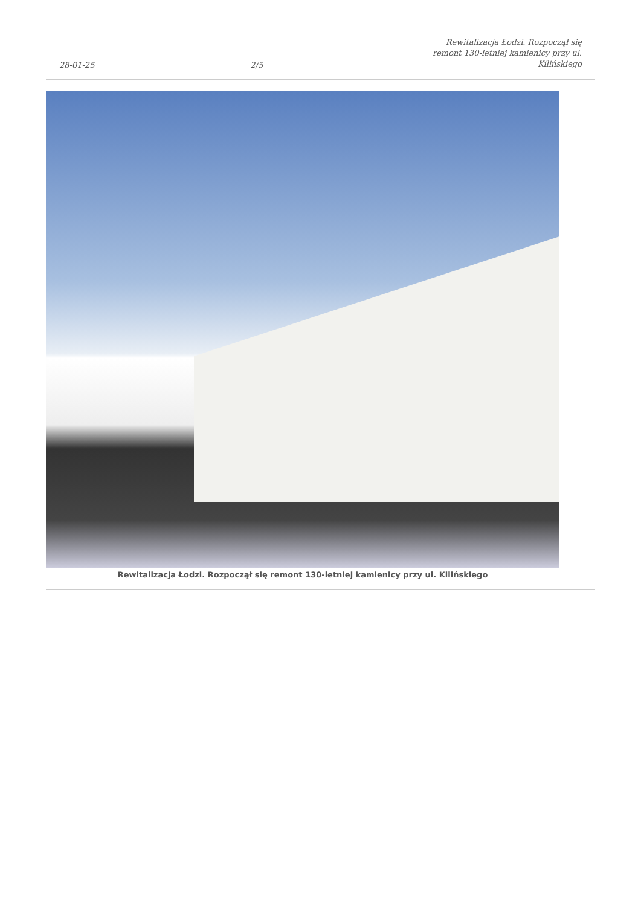28-01-25 2/5 Rewitalizacja Łodzi. Rozpoczął się remont 130-letniej kamienicy przy ul. Kilińskiego
Rewitalizacja Łodzi. Rozpoczął się remont 130-letniej kamienicy przy ul. Kilińskiego